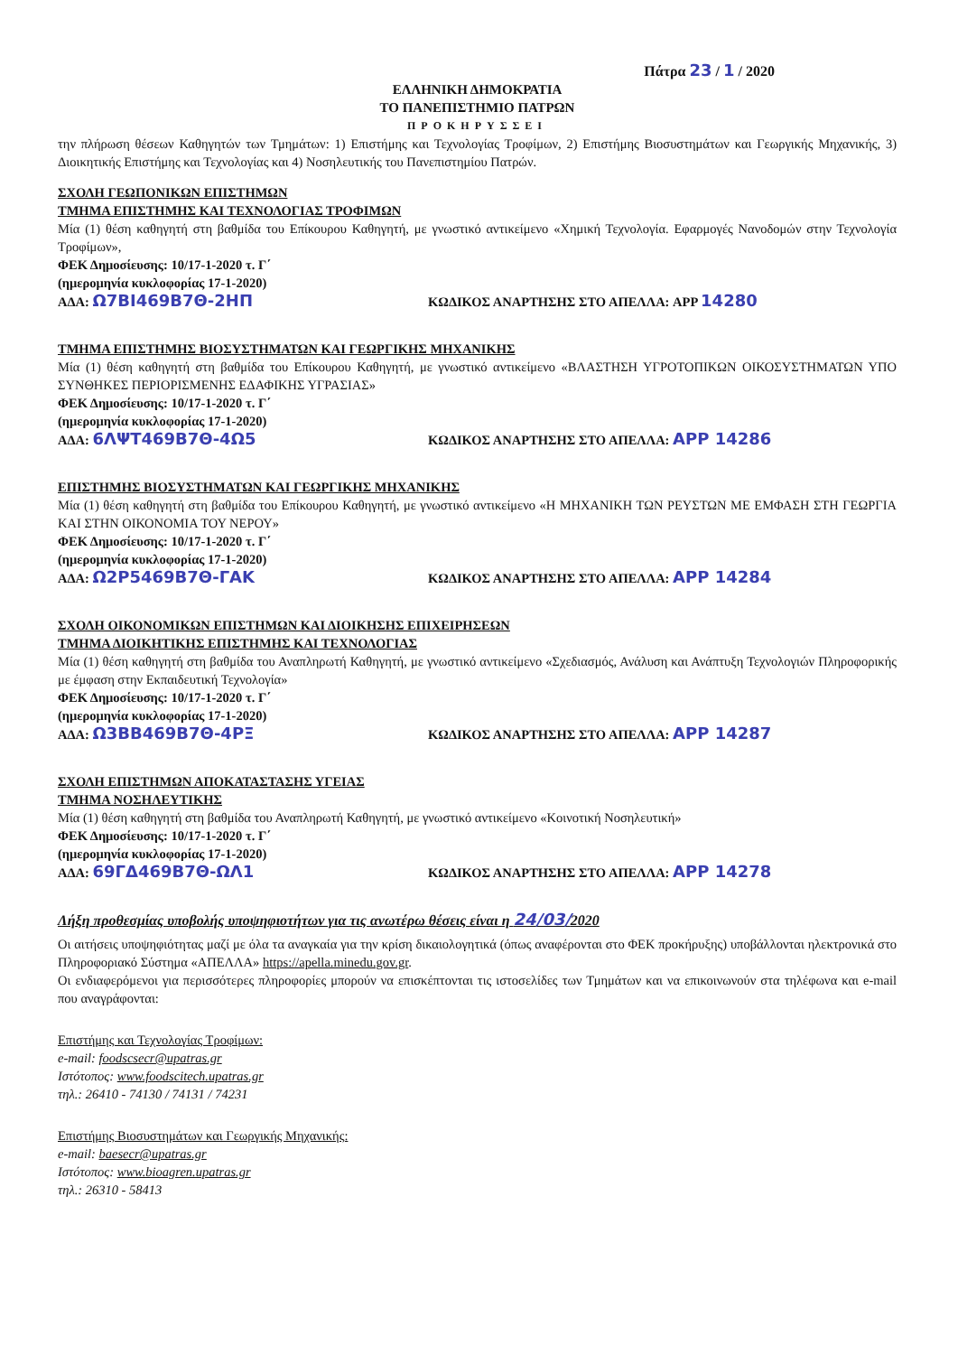Πάτρα 23 / 1 / 2020
ΕΛΛΗΝΙΚΗ ΔΗΜΟΚΡΑΤΙΑ
ΤΟ ΠΑΝΕΠΙΣΤΗΜΙΟ ΠΑΤΡΩΝ
ΠΡΟΚΗΡΥΣΣΕΙ
την πλήρωση θέσεων Καθηγητών των Τμημάτων: 1) Επιστήμης και Τεχνολογίας Τροφίμων, 2) Επιστήμης Βιοσυστημάτων και Γεωργικής Μηχανικής, 3) Διοικητικής Επιστήμης και Τεχνολογίας και 4) Νοσηλευτικής του Πανεπιστημίου Πατρών.
ΣΧΟΛΗ ΓΕΩΠΟΝΙΚΩΝ ΕΠΙΣΤΗΜΩΝ
ΤΜΗΜΑ ΕΠΙΣΤΗΜΗΣ ΚΑΙ ΤΕΧΝΟΛΟΓΙΑΣ ΤΡΟΦΙΜΩΝ
Μία (1) θέση καθηγητή στη βαθμίδα του Επίκουρου Καθηγητή, με γνωστικό αντικείμενο «Χημική Τεχνολογία. Εφαρμογές Νανοδομών στην Τεχνολογία Τροφίμων»,
ΦΕΚ Δημοσίευσης: 10/17-1-2020 τ. Γ΄
(ημερομηνία κυκλοφορίας 17-1-2020)
ΑΔΑ: Ω7ΒΙ469Β7Θ-2ΗΠ ΚΩΔΙΚΟΣ ΑΝΑΡΤΗΣΗΣ ΣΤΟ ΑΠΕΛΛΑ: APP 14280
ΤΜΗΜΑ ΕΠΙΣΤΗΜΗΣ ΒΙΟΣΥΣΤΗΜΑΤΩΝ ΚΑΙ ΓΕΩΡΓΙΚΗΣ ΜΗΧΑΝΙΚΗΣ
Μία (1) θέση καθηγητή στη βαθμίδα του Επίκουρου Καθηγητή, με γνωστικό αντικείμενο «ΒΛΑΣΤΗΣΗ ΥΓΡΟΤΟΠΙΚΩΝ ΟΙΚΟΣΥΣΤΗΜΑΤΩΝ ΥΠΟ ΣΥΝΘΗΚΕΣ ΠΕΡΙΟΡΙΣΜΕΝΗΣ ΕΔΑΦΙΚΗΣ ΥΓΡΑΣΙΑΣ»
ΦΕΚ Δημοσίευσης: 10/17-1-2020 τ. Γ΄
(ημερομηνία κυκλοφορίας 17-1-2020)
ΑΔΑ: 6ΛΨΤ469Β7Θ-4Ω5 ΚΩΔΙΚΟΣ ΑΝΑΡΤΗΣΗΣ ΣΤΟ ΑΠΕΛΛΑ: APP 14286
ΕΠΙΣΤΗΜΗΣ ΒΙΟΣΥΣΤΗΜΑΤΩΝ ΚΑΙ ΓΕΩΡΓΙΚΗΣ ΜΗΧΑΝΙΚΗΣ
Μία (1) θέση καθηγητή στη βαθμίδα του Επίκουρου Καθηγητή, με γνωστικό αντικείμενο «Η ΜΗΧΑΝΙΚΗ ΤΩΝ ΡΕΥΣΤΩΝ ΜΕ ΕΜΦΑΣΗ ΣΤΗ ΓΕΩΡΓΙΑ ΚΑΙ ΣΤΗΝ ΟΙΚΟΝΟΜΙΑ ΤΟΥ ΝΕΡΟΥ»
ΦΕΚ Δημοσίευσης: 10/17-1-2020 τ. Γ΄
(ημερομηνία κυκλοφορίας 17-1-2020)
ΑΔΑ: Ω2Ρ5469Β7Θ-ΓΑΚ ΚΩΔΙΚΟΣ ΑΝΑΡΤΗΣΗΣ ΣΤΟ ΑΠΕΛΛΑ: APP 14284
ΣΧΟΛΗ ΟΙΚΟΝΟΜΙΚΩΝ ΕΠΙΣΤΗΜΩΝ ΚΑΙ ΔΙΟΙΚΗΣΗΣ ΕΠΙΧΕΙΡΗΣΕΩΝ
ΤΜΗΜΑ ΔΙΟΙΚΗΤΙΚΗΣ ΕΠΙΣΤΗΜΗΣ ΚΑΙ ΤΕΧΝΟΛΟΓΙΑΣ
Μία (1) θέση καθηγητή στη βαθμίδα του Αναπληρωτή Καθηγητή, με γνωστικό αντικείμενο «Σχεδιασμός, Ανάλυση και Ανάπτυξη Τεχνολογιών Πληροφορικής με έμφαση στην Εκπαιδευτική Τεχνολογία»
ΦΕΚ Δημοσίευσης: 10/17-1-2020 τ. Γ΄
(ημερομηνία κυκλοφορίας 17-1-2020)
ΑΔΑ: Ω3ΒΒ469Β7Θ-4ΡΞ ΚΩΔΙΚΟΣ ΑΝΑΡΤΗΣΗΣ ΣΤΟ ΑΠΕΛΛΑ: APP 14287
ΣΧΟΛΗ ΕΠΙΣΤΗΜΩΝ ΑΠΟΚΑΤΑΣΤΑΣΗΣ ΥΓΕΙΑΣ
ΤΜΗΜΑ ΝΟΣΗΛΕΥΤΙΚΗΣ
Μία (1) θέση καθηγητή στη βαθμίδα του Αναπληρωτή Καθηγητή, με γνωστικό αντικείμενο «Κοινοτική Νοσηλευτική»
ΦΕΚ Δημοσίευσης: 10/17-1-2020 τ. Γ΄
(ημερομηνία κυκλοφορίας 17-1-2020)
ΑΔΑ: 69ΓΔ469Β7Θ-ΩΛ1 ΚΩΔΙΚΟΣ ΑΝΑΡΤΗΣΗΣ ΣΤΟ ΑΠΕΛΛΑ: APP 14278
Λήξη προθεσμίας υποβολής υποψηφιοτήτων για τις ανωτέρω θέσεις είναι η 24/03/2020
Οι αιτήσεις υποψηφιότητας μαζί με όλα τα αναγκαία για την κρίση δικαιολογητικά (όπως αναφέρονται στο ΦΕΚ προκήρυξης) υποβάλλονται ηλεκτρονικά στο Πληροφοριακό Σύστημα «ΑΠΕΛΛΑ» https://apella.minedu.gov.gr.
Οι ενδιαφερόμενοι για περισσότερες πληροφορίες μπορούν να επισκέπτονται τις ιστοσελίδες των Τμημάτων και να επικοινωνούν στα τηλέφωνα και e-mail που αναγράφονται:
Επιστήμης και Τεχνολογίας Τροφίμων:
e-mail: foodscsecr@upatras.gr
Ιστότοπος: www.foodscitech.upatras.gr
τηλ.: 26410 - 74130 / 74131 / 74231
Επιστήμης Βιοσυστημάτων και Γεωργικής Μηχανικής:
e-mail: baesecr@upatras.gr
Ιστότοπος: www.bioagren.upatras.gr
τηλ.: 26310 - 58413